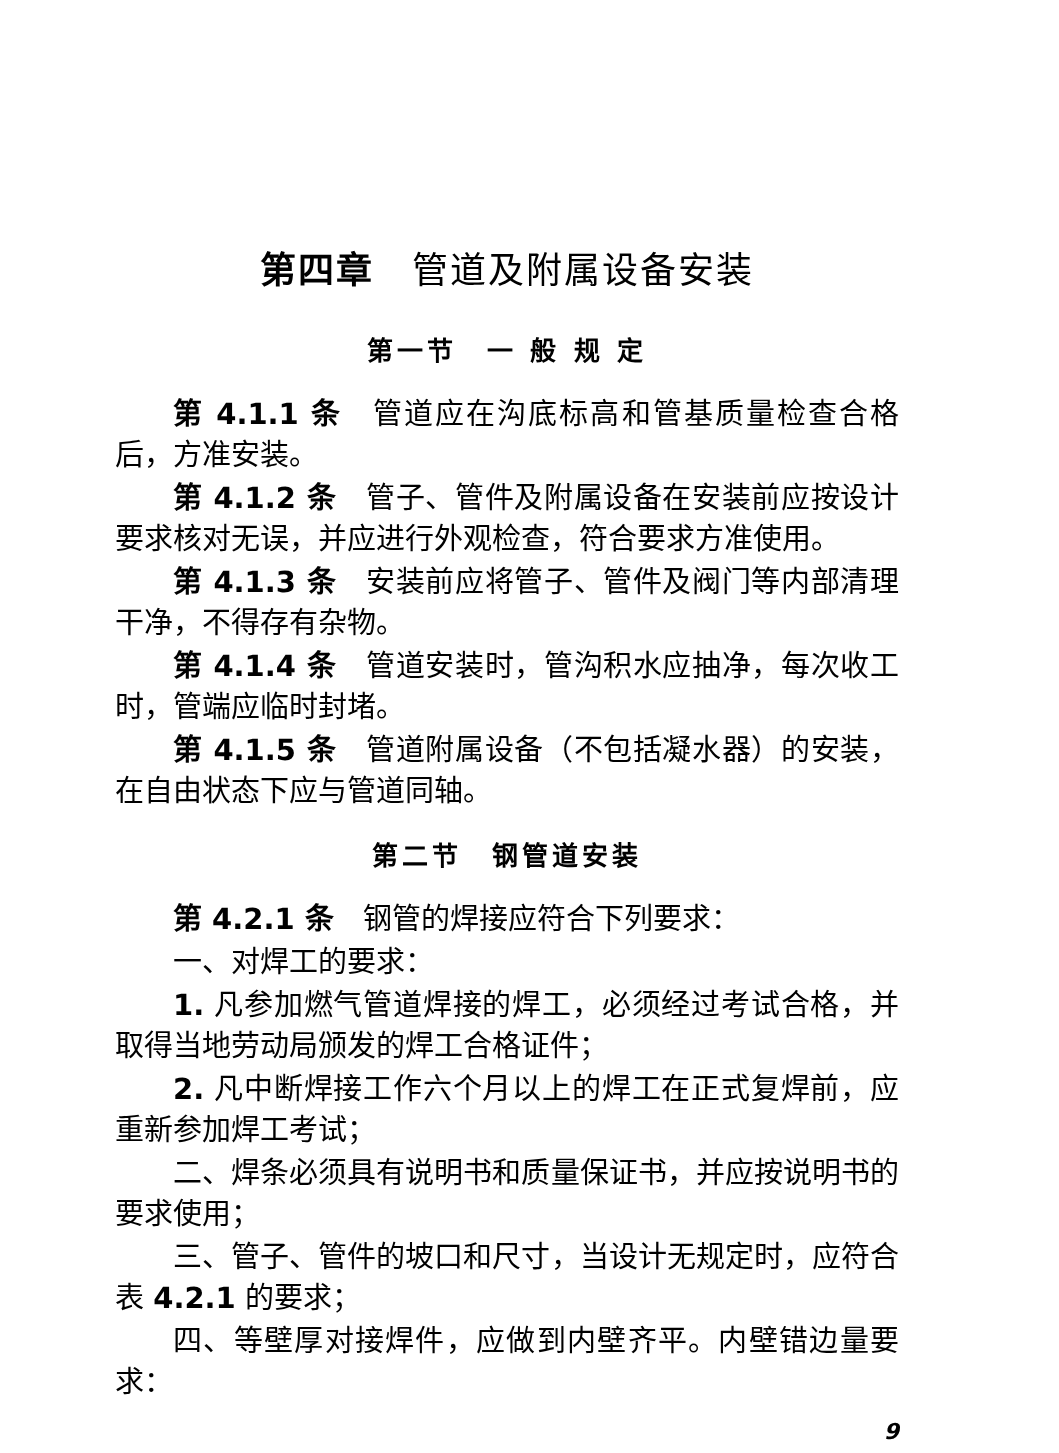第四章　管道及附属设备安装
第一节　一 般 规 定
第 4.1.1 条　管道应在沟底标高和管基质量检查合格后，方准安装。
第 4.1.2 条　管子、管件及附属设备在安装前应按设计要求核对无误，并应进行外观检查，符合要求方准使用。
第 4.1.3 条　安装前应将管子、管件及阀门等内部清理干净，不得存有杂物。
第 4.1.4 条　管道安装时，管沟积水应抽净，每次收工时，管端应临时封堵。
第 4.1.5 条　管道附属设备（不包括凝水器）的安装，在自由状态下应与管道同轴。
第二节　钢管道安装
第 4.2.1 条　钢管的焊接应符合下列要求：
一、对焊工的要求：
1. 凡参加燃气管道焊接的焊工，必须经过考试合格，并取得当地劳动局颁发的焊工合格证件；
2. 凡中断焊接工作六个月以上的焊工在正式复焊前，应重新参加焊工考试；
二、焊条必须具有说明书和质量保证书，并应按说明书的要求使用；
三、管子、管件的坡口和尺寸，当设计无规定时，应符合表 4.2.1 的要求；
四、等壁厚对接焊件，应做到内壁齐平。内壁错边量要求：
9